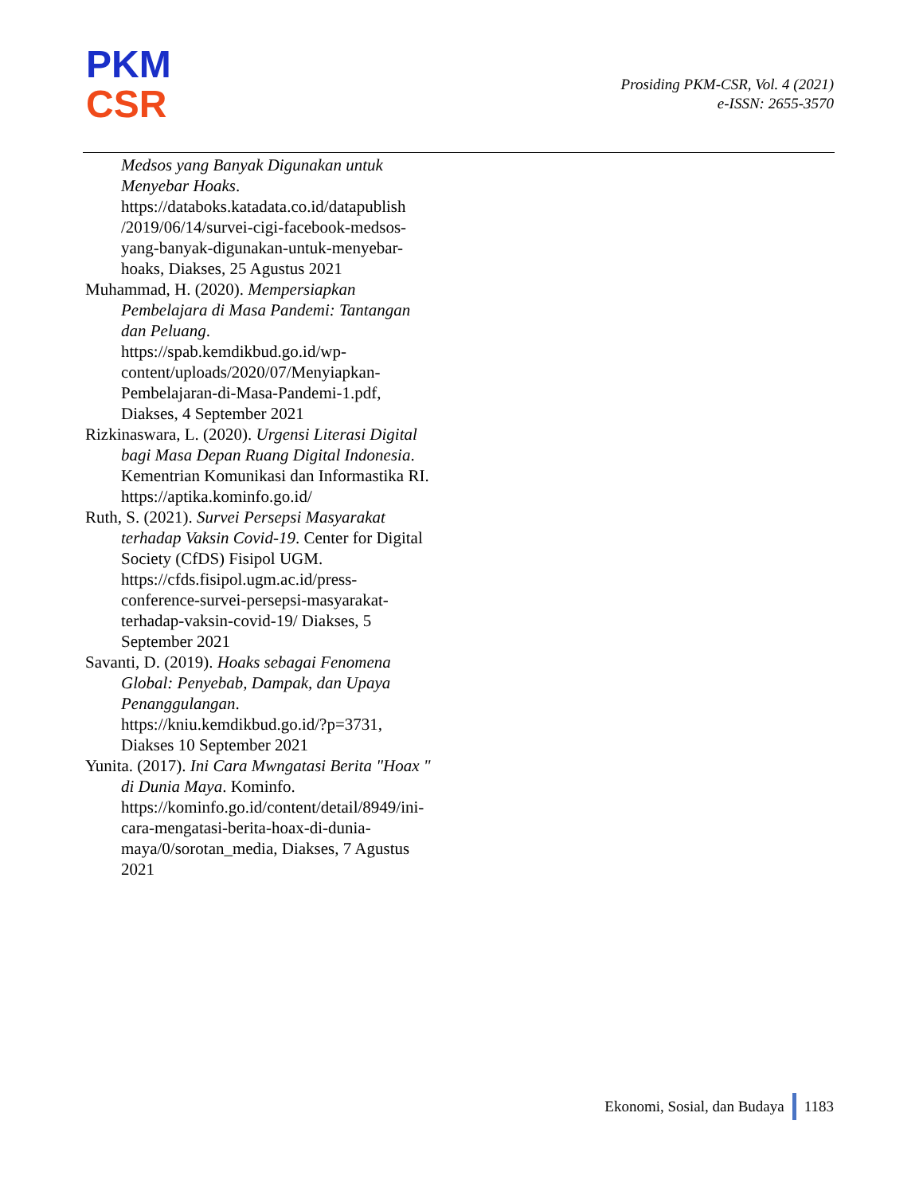PKM
CSR
Prosiding PKM-CSR, Vol. 4 (2021)
e-ISSN: 2655-3570
Medsos yang Banyak Digunakan untuk Menyebar Hoaks. https://databoks.katadata.co.id/datapublish /2019/06/14/survei-cigi-facebook-medsos-yang-banyak-digunakan-untuk-menyebar-hoaks, Diakses, 25 Agustus 2021
Muhammad, H. (2020). Mempersiapkan Pembelajara di Masa Pandemi: Tantangan dan Peluang. https://spab.kemdikbud.go.id/wp-content/uploads/2020/07/Menyiapkan-Pembelajaran-di-Masa-Pandemi-1.pdf, Diakses, 4 September 2021
Rizkinaswara, L. (2020). Urgensi Literasi Digital bagi Masa Depan Ruang Digital Indonesia. Kementrian Komunikasi dan Informastika RI. https://aptika.kominfo.go.id/
Ruth, S. (2021). Survei Persepsi Masyarakat terhadap Vaksin Covid-19. Center for Digital Society (CfDS) Fisipol UGM. https://cfds.fisipol.ugm.ac.id/press-conference-survei-persepsi-masyarakat-terhadap-vaksin-covid-19/ Diakses, 5 September 2021
Savanti, D. (2019). Hoaks sebagai Fenomena Global: Penyebab, Dampak, dan Upaya Penanggulangan. https://kniu.kemdikbud.go.id/?p=3731, Diakses 10 September 2021
Yunita. (2017). Ini Cara Mwngatasi Berita "Hoax " di Dunia Maya. Kominfo. https://kominfo.go.id/content/detail/8949/ini-cara-mengatasi-berita-hoax-di-dunia-maya/0/sorotan_media, Diakses, 7 Agustus 2021
Ekonomi, Sosial, dan Budaya 1183